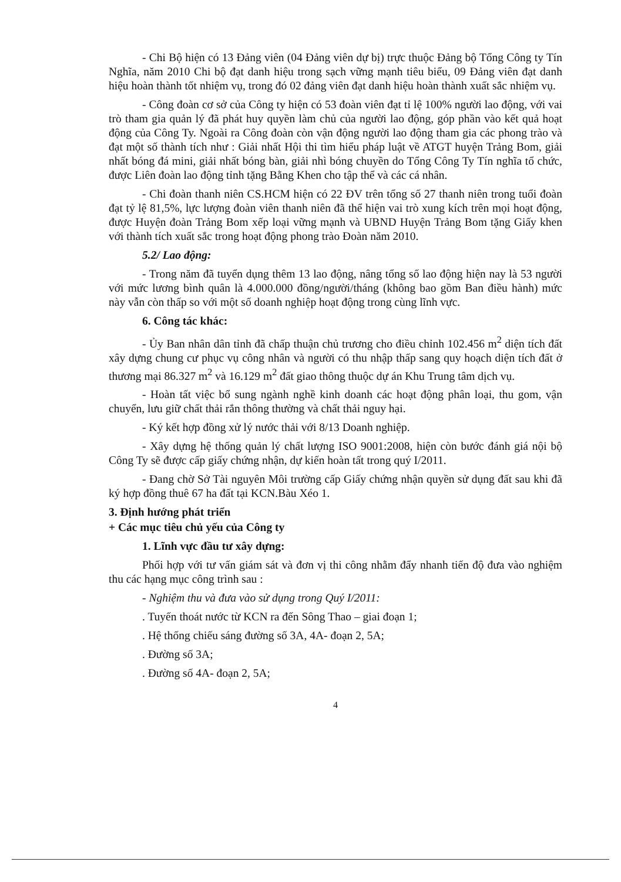- Chi Bộ hiện có 13 Đảng viên (04 Đảng viên dự bị) trực thuộc Đảng bộ Tổng Công ty Tín Nghĩa, năm 2010 Chi bộ đạt danh hiệu trong sạch vững mạnh tiêu biểu, 09 Đảng viên đạt danh hiệu hoàn thành tốt nhiệm vụ, trong đó 02 đảng viên đạt danh hiệu hoàn thành xuất sắc nhiệm vụ.
- Công đoàn cơ sở của Công ty hiện có 53 đoàn viên đạt tỉ lệ 100% người lao động, với vai trò tham gia quản lý đã phát huy quyền làm chủ của người lao động, góp phần vào kết quả hoạt động của Công Ty. Ngoài ra Công đoàn còn vận động người lao động tham gia các phong trào và đạt một số thành tích như : Giải nhất Hội thi tìm hiểu pháp luật về ATGT huyện Trảng Bom, giải nhất bóng đá mini, giải nhất bóng bàn, giải nhì bóng chuyền do Tổng Công Ty Tín nghĩa tổ chức, được Liên đoàn lao động tỉnh tặng Bằng Khen cho tập thể và các cá nhân.
- Chi đoàn thanh niên CS.HCM hiện có 22 ĐV trên tổng số 27 thanh niên trong tuổi đoàn đạt tỷ lệ 81,5%, lực lượng đoàn viên thanh niên đã thể hiện vai trò xung kích trên mọi hoạt động, được Huyện đoàn Trảng Bom xếp loại vững mạnh và UBND Huyện Trảng Bom tặng Giấy khen với thành tích xuất sắc trong hoạt động phong trào Đoàn năm 2010.
5.2/ Lao động:
- Trong năm đã tuyển dụng thêm 13 lao động, nâng tổng số lao động hiện nay là 53 người với mức lương bình quân là 4.000.000 đồng/người/tháng (không bao gồm Ban điều hành) mức này vẫn còn thấp so với một số doanh nghiệp hoạt động trong cùng lĩnh vực.
6. Công tác khác:
- Ủy Ban nhân dân tỉnh đã chấp thuận chủ trương cho điều chỉnh 102.456 m<sup>2</sup> diện tích đất xây dựng chung cư phục vụ công nhân và người có thu nhập thấp sang quy hoạch diện tích đất ở thương mại 86.327 m<sup>2</sup> và 16.129 m<sup>2</sup> đất giao thông thuộc dự án Khu Trung tâm dịch vụ.
- Hoàn tất việc bổ sung ngành nghề kinh doanh các hoạt động phân loại, thu gom, vận chuyển, lưu giữ chất thải rắn thông thường và chất thải nguy hại.
- Ký kết hợp đồng xử lý nước thải với 8/13 Doanh nghiệp.
- Xây dựng hệ thống quản lý chất lượng ISO 9001:2008, hiện còn bước đánh giá nội bộ Công Ty sẽ được cấp giấy chứng nhận, dự kiến hoàn tất trong quý I/2011.
- Đang chờ Sở Tài nguyên Môi trường cấp Giấy chứng nhận quyền sử dụng đất sau khi đã ký hợp đồng thuê 67 ha đất tại KCN.Bàu Xéo 1.
3. Định hướng phát triển
+ Các mục tiêu chủ yếu của Công ty
1. Lĩnh vực đầu tư xây dựng:
Phối hợp với tư vấn giám sát và đơn vị thi công nhằm đẩy nhanh tiến độ đưa vào nghiệm thu các hạng mục công trình sau :
- Nghiệm thu và đưa vào sử dụng trong Quý I/2011:
. Tuyến thoát nước từ KCN ra đến Sông Thao – giai đoạn 1;
. Hệ thống chiếu sáng đường số 3A, 4A- đoạn 2, 5A;
. Đường số 3A;
. Đường số 4A- đoạn 2, 5A;
4